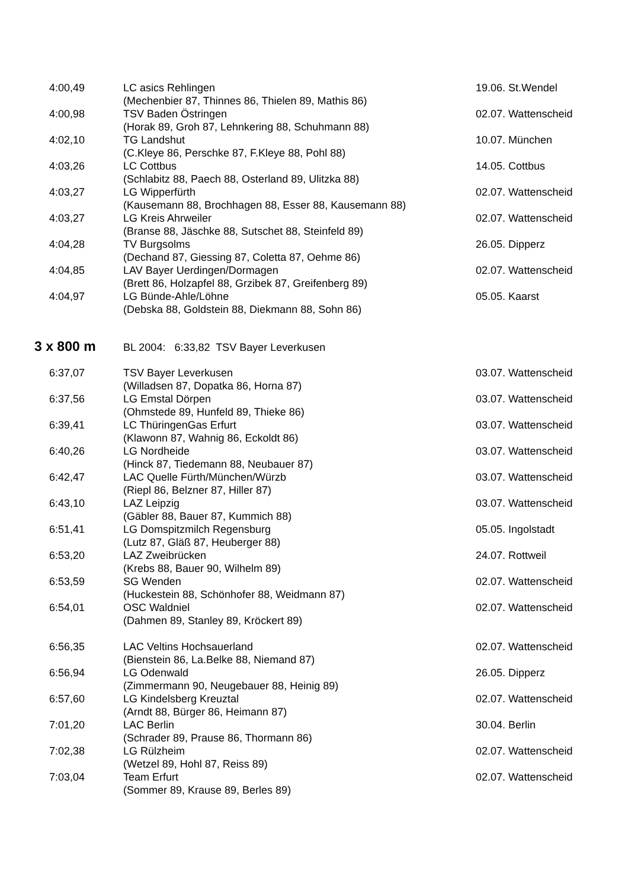| 4:00,49 | LC asics Rehlingen (Mechenbier 87, Thinnes 86, Thielen 89, Mathis 86) | 19.06. St.Wendel |
| 4:00,98 | TSV Baden Östringen (Horak 89, Groh 87, Lehnkering 88, Schuhmann 88) | 02.07. Wattenscheid |
| 4:02,10 | TG Landshut (C.Kleye 86, Perschke 87, F.Kleye 88, Pohl 88) | 10.07. München |
| 4:03,26 | LC Cottbus (Schlabitz 88, Paech 88, Osterland 89, Ulitzka 88) | 14.05. Cottbus |
| 4:03,27 | LG Wipperfürth (Kausemann 88, Brochhagen 88, Esser 88, Kausemann 88) | 02.07. Wattenscheid |
| 4:03,27 | LG Kreis Ahrweiler (Branse 88, Jäschke 88, Sutschet 88, Steinfeld 89) | 02.07. Wattenscheid |
| 4:04,28 | TV Burgsolms (Dechand 87, Giessing 87, Coletta 87, Oehme 86) | 26.05. Dipperz |
| 4:04,85 | LAV Bayer Uerdingen/Dormagen (Brett 86, Holzapfel 88, Grzibek 87, Greifenberg 89) | 02.07. Wattenscheid |
| 4:04,97 | LG Bünde-Ahle/Löhne (Debska 88, Goldstein 88, Diekmann 88, Sohn 86) | 05.05. Kaarst |
3 x 800 m BL 2004: 6:33,82 TSV Bayer Leverkusen
| 6:37,07 | TSV Bayer Leverkusen (Willadsen 87, Dopatka 86, Horna 87) | 03.07. Wattenscheid |
| 6:37,56 | LG Emstal Dörpen (Ohmstede 89, Hunfeld 89, Thieke 86) | 03.07. Wattenscheid |
| 6:39,41 | LC ThüringenGas Erfurt (Klawonn 87, Wahnig 86, Eckoldt 86) | 03.07. Wattenscheid |
| 6:40,26 | LG Nordheide (Hinck 87, Tiedemann 88, Neubauer 87) | 03.07. Wattenscheid |
| 6:42,47 | LAC Quelle Fürth/München/Würzb (Riepl 86, Belzner 87, Hiller 87) | 03.07. Wattenscheid |
| 6:43,10 | LAZ Leipzig (Gäbler 88, Bauer 87, Kummich 88) | 03.07. Wattenscheid |
| 6:51,41 | LG Domspitzmilch Regensburg (Lutz 87, Gläß 87, Heuberger 88) | 05.05. Ingolstadt |
| 6:53,20 | LAZ Zweibrücken (Krebs 88, Bauer 90, Wilhelm 89) | 24.07. Rottweil |
| 6:53,59 | SG Wenden (Huckestein 88, Schönhofer 88, Weidmann 87) | 02.07. Wattenscheid |
| 6:54,01 | OSC Waldniel (Dahmen 89, Stanley 89, Kröckert 89) | 02.07. Wattenscheid |
| 6:56,35 | LAC Veltins Hochsauerland (Bienstein 86, La.Belke 88, Niemand 87) | 02.07. Wattenscheid |
| 6:56,94 | LG Odenwald (Zimmermann 90, Neugebauer 88, Heinig 89) | 26.05. Dipperz |
| 6:57,60 | LG Kindelsberg Kreuztal (Arndt 88, Bürger 86, Heimann 87) | 02.07. Wattenscheid |
| 7:01,20 | LAC Berlin (Schrader 89, Prause 86, Thormann 86) | 30.04. Berlin |
| 7:02,38 | LG Rülzheim (Wetzel 89, Hohl 87, Reiss 89) | 02.07. Wattenscheid |
| 7:03,04 | Team Erfurt (Sommer 89, Krause 89, Berles 89) | 02.07. Wattenscheid |